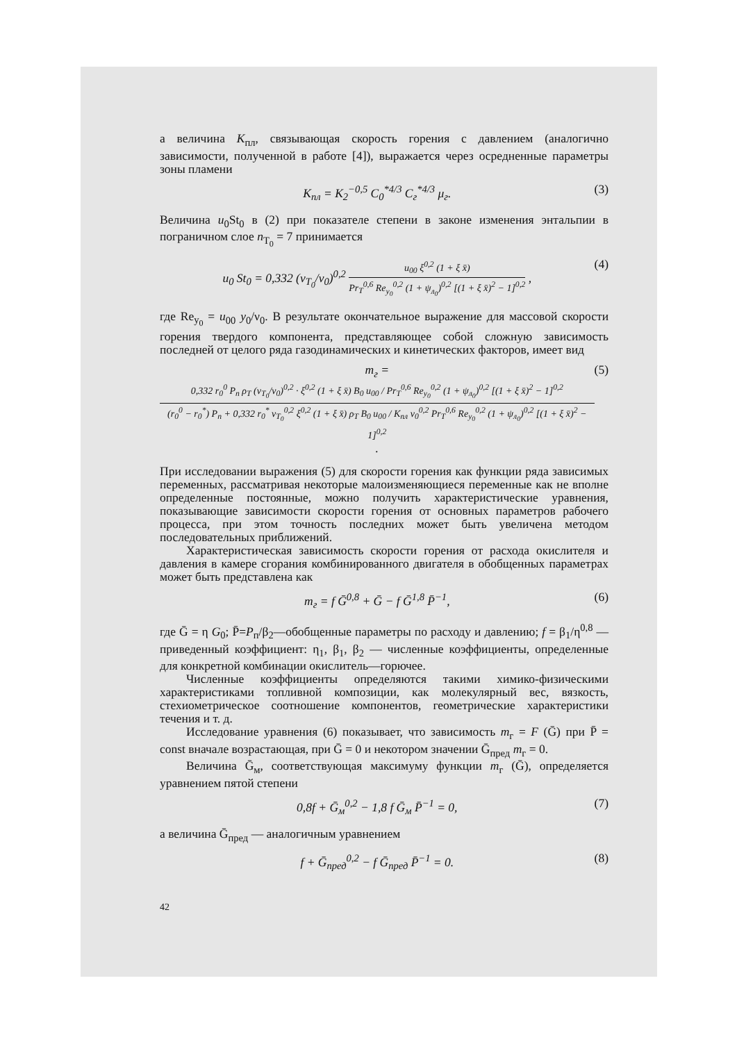а величина K<sub>пл</sub>, связывающая скорость горения с давлением (аналогично зависимости, полученной в работе [4]), выражается через осредненные параметры зоны пламени
K<sub>пл</sub> = K<sub>2</sub><sup>−0,5</sup> C<sub>0</sub><sup>*4/3</sup> C<sub>г</sub><sup>*4/3</sup> μ<sub>г</sub>. (3)
Величина u<sub>0</sub>St<sub>0</sub> в (2) при показателе степени в законе изменения энтальпии в пограничном слое n<sub>T<sub>0</sub></sub> = 7 принимается
u<sub>0</sub> St<sub>0</sub> = 0,332 (ν<sub>T<sub>0</sub></sub>/ν<sub>0</sub>)<sup>0,2</sup> u<sub>00</sub> ξ<sup>0,2</sup> (1 + ξ x̄) Pr<sub>T</sub><sup>0,6</sup> Re<sub>y<sub>0</sub></sub><sup>0,2</sup> (1 + ψ<sub>л<sub>0</sub></sub>)<sup>0,2</sup> [(1 + ξ x̄)<sup>2</sup> − 1]<sup>0,2</sup> , (4)
где Re<sub>y<sub>0</sub></sub> = u<sub>00</sub> y<sub>0</sub>/ν<sub>0</sub>. В результате окончательное выражение для массовой скорости горения твердого компонента, представляющее собой сложную зависимость последней от целого ряда газодинамических и кинетических факторов, имеет вид
m<sub>г</sub> = 0,332 r<sub>0</sub><sup>0</sup> P<sub>п</sub> ρ<sub>T</sub> (ν<sub>T<sub>0</sub></sub>/ν<sub>0</sub>)<sup>0,2</sup> · ξ<sup>0,2</sup> (1 + ξ x̄) B<sub>0</sub> u<sub>00</sub> / Pr<sub>T</sub><sup>0,6</sup> Re<sub>y<sub>0</sub></sub><sup>0,2</sup> (1 + ψ<sub>л<sub>0</sub></sub>)<sup>0,2</sup> [(1 + ξ x̄)<sup>2</sup> − 1]<sup>0,2</sup> (r<sub>0</sub><sup>0</sup> − r<sub>0</sub><sup>*</sup>) P<sub>п</sub> + 0,332 r<sub>0</sub><sup>*</sup> ν<sub>T<sub>0</sub></sub><sup>0,2</sup> ξ<sup>0,2</sup> (1 + ξ x̄) ρ<sub>T</sub> B<sub>0</sub> u<sub>00</sub> / K<sub>пл</sub> ν<sub>0</sub><sup>0,2</sup> Pr<sub>T</sub><sup>0,6</sup> Re<sub>y<sub>0</sub></sub><sup>0,2</sup> (1 + ψ<sub>л<sub>0</sub></sub>)<sup>0,2</sup> [(1 + ξ x̄)<sup>2</sup> − 1]<sup>0,2</sup> . (5)
При исследовании выражения (5) для скорости горения как функции ряда зависимых переменных, рассматривая некоторые малоизменяющиеся переменные как не вполне определенные постоянные, можно получить характеристические уравнения, показывающие зависимости скорости горения от основных параметров рабочего процесса, при этом точность последних может быть увеличена методом последовательных приближений.
Характеристическая зависимость скорости горения от расхода окислителя и давления в камере сгорания комбинированного двигателя в обобщенных параметрах может быть представлена как
m<sub>г</sub> = f Ḡ<sup>0,8</sup> + Ḡ − f Ḡ<sup>1,8</sup> P̄<sup>−1</sup>, (6)
где Ḡ = η G<sub>0</sub>; P̄=P<sub>п</sub>/β<sub>2</sub>—обобщенные параметры по расходу и давлению; f = β<sub>1</sub>/η<sup>0,8</sup> — приведенный коэффициент: η<sub>1</sub>, β<sub>1</sub>, β<sub>2</sub> — численные коэффициенты, определенные для конкретной комбинации окислитель—горючее.
Численные коэффициенты определяются такими химико-физическими характеристиками топливной композиции, как молекулярный вес, вязкость, стехиометрическое соотношение компонентов, геометрические характеристики течения и т. д.
Исследование уравнения (6) показывает, что зависимость m<sub>г</sub> = F (Ḡ) при P̄ = const вначале возрастающая, при Ḡ = 0 и некотором значении Ḡ<sub>пред</sub> m<sub>г</sub> = 0.
Величина Ḡ<sub>м</sub>, соответствующая максимуму функции m<sub>г</sub> (Ḡ), определяется уравнением пятой степени
0,8f + Ḡ<sub>м</sub><sup>0,2</sup> − 1,8 f Ḡ<sub>м</sub> P̄<sup>−1</sup> = 0, (7)
а величина Ḡ<sub>пред</sub> — аналогичным уравнением
f + Ḡ<sub>пред</sub><sup>0,2</sup> − f Ḡ<sub>пред</sub> P̄<sup>−1</sup> = 0. (8)
42